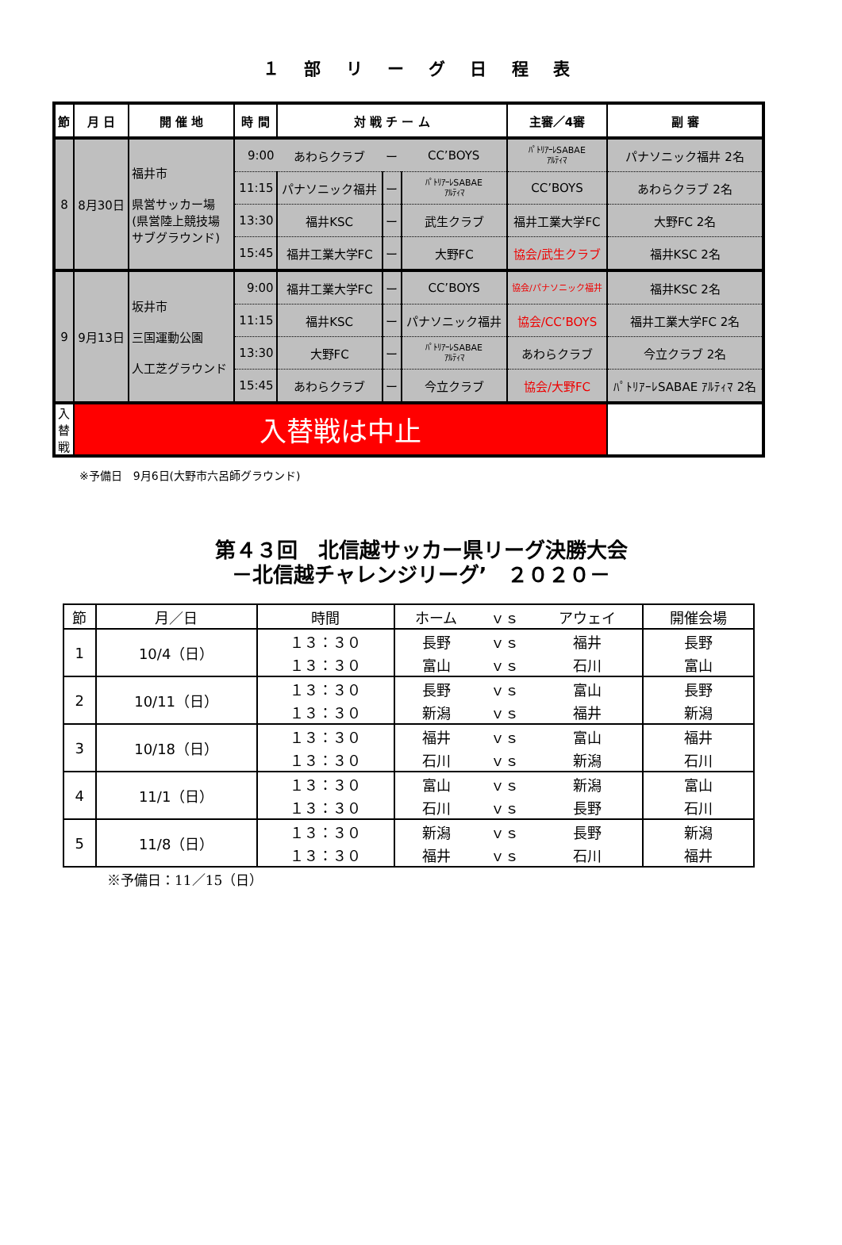１ 部 リ ー グ 日 程 表
| 節 | 月 日 | 開 催 地 | 時 間 | 対 戦 チ ー ム | | | 主審／4審 | 副 審 |
| --- | --- | --- | --- | --- | --- | --- | --- | --- |
| 8 | 8月30日 | 福井市 県営サッカー場 (県営陸上競技場 サブグラウンド) | 9:00 | あわらクラブ | ー | CC’BOYS | ﾊﾟﾄﾘｱｰﾚSABAE ｱﾙﾃｨﾏ | パナソニック福井 2名 |
| | | | 11:15 | パナソニック福井 | ー | ﾊﾟﾄﾘｱｰﾚSABAE ｱﾙﾃｨﾏ | CC’BOYS | あわらクラブ 2名 |
| | | | 13:30 | 福井KSC | ー | 武生クラブ | 福井工業大学FC | 大野FC 2名 |
| | | | 15:45 | 福井工業大学FC | ー | 大野FC | 協会/武生クラブ | 福井KSC 2名 |
| 9 | 9月13日 | 坂井市 三国運動公園 人工芝グラウンド | 9:00 | 福井工業大学FC | ー | CC’BOYS | 協会/パナソニック福井 | 福井KSC 2名 |
| | | | 11:15 | 福井KSC | ー | パナソニック福井 | 協会/CC’BOYS | 福井工業大学FC 2名 |
| | | | 13:30 | 大野FC | ー | ﾊﾟﾄﾘｱｰﾚSABAE ｱﾙﾃｨﾏ | あわらクラブ | 今立クラブ 2名 |
| | | | 15:45 | あわらクラブ | ー | 今立クラブ | 協会/大野FC | ﾊﾟﾄﾘｱｰﾚSABAE ｱﾙﾃｨﾏ 2名 |
| 入 替 戦 | 入替戦は中止 | | | | | | | |
※予備日　9月6日(大野市六呂師グラウンド)
第４３回　北信越サッカー県リーグ決勝大会
－北信越チャレンジリーグ’　２０２０－
| 節 | 月／日 | 時間 | ホーム | ｖｓ | アウェイ | 開催会場 |
| --- | --- | --- | --- | --- | --- | --- |
| 1 | 10/4（日） | １３：３０ | 長野 | ｖｓ | 福井 | 長野 |
| | | １３：３０ | 富山 | ｖｓ | 石川 | 富山 |
| 2 | 10/11（日） | １３：３０ | 長野 | ｖｓ | 富山 | 長野 |
| | | １３：３０ | 新潟 | ｖｓ | 福井 | 新潟 |
| 3 | 10/18（日） | １３：３０ | 福井 | ｖｓ | 富山 | 福井 |
| | | １３：３０ | 石川 | ｖｓ | 新潟 | 石川 |
| 4 | 11/1（日） | １３：３０ | 富山 | ｖｓ | 新潟 | 富山 |
| | | １３：３０ | 石川 | ｖｓ | 長野 | 石川 |
| 5 | 11/8（日） | １３：３０ | 新潟 | ｖｓ | 長野 | 新潟 |
| | | １３：３０ | 福井 | ｖｓ | 石川 | 福井 |
※予備日：11／15（日）